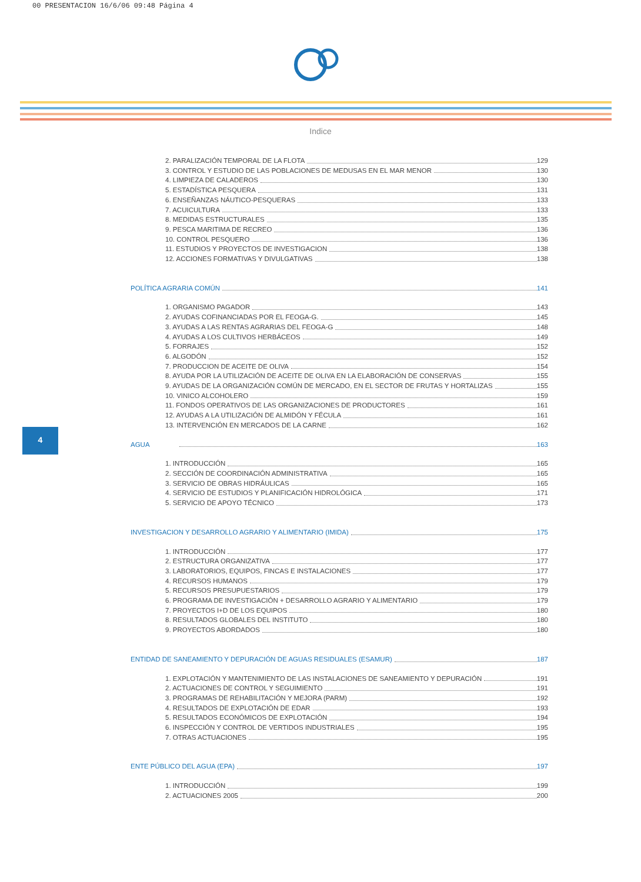00 PRESENTACION 16/6/06 09:48 Página 4
Indice
4
2. PARALIZACIÓN TEMPORAL DE LA FLOTA 129
3. CONTROL Y ESTUDIO DE LAS POBLACIONES DE MEDUSAS EN EL MAR MENOR 130
4. LIMPIEZA DE CALADEROS 130
5. ESTADÍSTICA PESQUERA 131
6. ENSEÑANZAS NÁUTICO-PESQUERAS 133
7. ACUICULTURA 133
8. MEDIDAS ESTRUCTURALES 135
9. PESCA MARITIMA DE RECREO 136
10. CONTROL PESQUERO 136
11. ESTUDIOS Y PROYECTOS DE INVESTIGACION 138
12. ACCIONES FORMATIVAS Y DIVULGATIVAS 138
POLÍTICA AGRARIA COMÚN 141
1. ORGANISMO PAGADOR 143
2. AYUDAS COFINANCIADAS POR EL FEOGA-G. 145
3. AYUDAS A LAS RENTAS AGRARIAS DEL FEOGA-G 148
4. AYUDAS A LOS CULTIVOS HERBÁCEOS 149
5. FORRAJES 152
6. ALGODÓN 152
7. PRODUCCION DE ACEITE DE OLIVA 154
8. AYUDA POR LA UTILIZACIÓN DE ACEITE DE OLIVA EN LA ELABORACIÓN DE CONSERVAS 155
9. AYUDAS DE LA ORGANIZACIÓN COMÚN DE MERCADO, EN EL SECTOR DE FRUTAS Y HORTALIZAS 155
10. VINICO ALCOHOLERO 159
11. FONDOS OPERATIVOS DE LAS ORGANIZACIONES DE PRODUCTORES 161
12. AYUDAS A LA UTILIZACIÓN DE ALMIDÓN Y FÉCULA 161
13. INTERVENCIÓN EN MERCADOS DE LA CARNE 162
AGUA 163
1. INTRODUCCIÓN 165
2. SECCIÓN DE COORDINACIÓN ADMINISTRATIVA 165
3. SERVICIO DE OBRAS HIDRÁULICAS 165
4. SERVICIO DE ESTUDIOS Y PLANIFICACIÓN HIDROLÓGICA 171
5. SERVICIO DE APOYO TÉCNICO 173
INVESTIGACION Y DESARROLLO AGRARIO Y ALIMENTARIO (IMIDA) 175
1. INTRODUCCIÓN 177
2. ESTRUCTURA ORGANIZATIVA 177
3. LABORATORIOS, EQUIPOS, FINCAS E INSTALACIONES 177
4. RECURSOS HUMANOS 179
5. RECURSOS PRESUPUESTARIOS 179
6. PROGRAMA DE INVESTIGACIÓN + DESARROLLO AGRARIO Y ALIMENTARIO 179
7. PROYECTOS I+D DE LOS EQUIPOS 180
8. RESULTADOS GLOBALES DEL INSTITUTO 180
9. PROYECTOS ABORDADOS 180
ENTIDAD DE SANEAMIENTO Y DEPURACIÓN DE AGUAS RESIDUALES (ESAMUR) 187
1. EXPLOTACIÓN Y MANTENIMIENTO DE LAS INSTALACIONES DE SANEAMIENTO Y DEPURACIÓN 191
2. ACTUACIONES DE CONTROL Y SEGUIMIENTO 191
3. PROGRAMAS DE REHABILITACIÓN Y MEJORA (PARM) 192
4. RESULTADOS DE EXPLOTACIÓN DE EDAR 193
5. RESULTADOS ECONÓMICOS DE EXPLOTACIÓN 194
6. INSPECCIÓN Y CONTROL DE VERTIDOS INDUSTRIALES 195
7. OTRAS ACTUACIONES 195
ENTE PÚBLICO DEL AGUA (EPA) 197
1. INTRODUCCIÓN 199
2. ACTUACIONES 2005 200